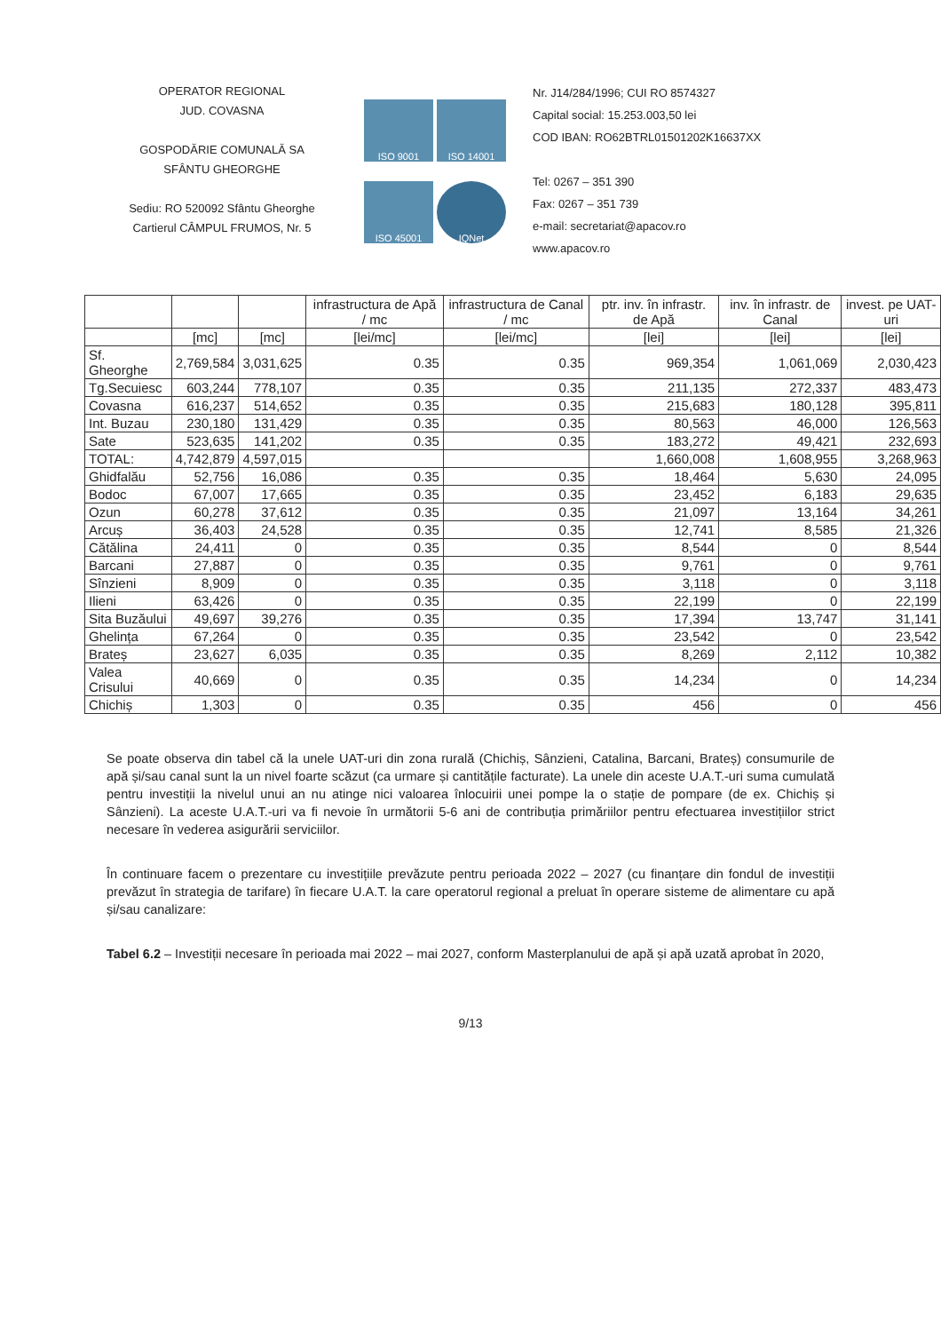OPERATOR REGIONAL
JUD. COVASNA
GOSPODĂRIE COMUNALĂ SA
SFÂNTU GHEORGHE
Sediu: RO 520092 Sfântu Gheorghe
Cartierul CÂMPUL FRUMOS, Nr. 5
ISO 9001
ISO 14001
ISO 45001
IQNet
Nr. J14/284/1996; CUI RO 8574327
Capital social: 15.253.003,50 lei
COD IBAN: RO62BTRL01501202K16637XX
Tel: 0267 – 351 390
Fax: 0267 – 351 739
e-mail: secretariat@apacov.ro
www.apacov.ro
| | | | infrastructura de Apă / mc | infrastructura de Canal / mc | ptr. inv. în infrastr. de Apă | inv. în infrastr. de Canal | invest. pe UAT-uri |
| --- | --- | --- | --- | --- | --- | --- | --- |
| | [mc] | [mc] | [lei/mc] | [lei/mc] | [lei] | [lei] | [lei] |
| Sf. Gheorghe | 2,769,584 | 3,031,625 | 0.35 | 0.35 | 969,354 | 1,061,069 | 2,030,423 |
| Tg.Secuiesc | 603,244 | 778,107 | 0.35 | 0.35 | 211,135 | 272,337 | 483,473 |
| Covasna | 616,237 | 514,652 | 0.35 | 0.35 | 215,683 | 180,128 | 395,811 |
| Int. Buzau | 230,180 | 131,429 | 0.35 | 0.35 | 80,563 | 46,000 | 126,563 |
| Sate | 523,635 | 141,202 | 0.35 | 0.35 | 183,272 | 49,421 | 232,693 |
| TOTAL: | 4,742,879 | 4,597,015 | | | 1,660,008 | 1,608,955 | 3,268,963 |
| Ghidfalău | 52,756 | 16,086 | 0.35 | 0.35 | 18,464 | 5,630 | 24,095 |
| Bodoc | 67,007 | 17,665 | 0.35 | 0.35 | 23,452 | 6,183 | 29,635 |
| Ozun | 60,278 | 37,612 | 0.35 | 0.35 | 21,097 | 13,164 | 34,261 |
| Arcuș | 36,403 | 24,528 | 0.35 | 0.35 | 12,741 | 8,585 | 21,326 |
| Cătălina | 24,411 | 0 | 0.35 | 0.35 | 8,544 | 0 | 8,544 |
| Barcani | 27,887 | 0 | 0.35 | 0.35 | 9,761 | 0 | 9,761 |
| Sînzieni | 8,909 | 0 | 0.35 | 0.35 | 3,118 | 0 | 3,118 |
| Ilieni | 63,426 | 0 | 0.35 | 0.35 | 22,199 | 0 | 22,199 |
| Sita Buzăului | 49,697 | 39,276 | 0.35 | 0.35 | 17,394 | 13,747 | 31,141 |
| Ghelința | 67,264 | 0 | 0.35 | 0.35 | 23,542 | 0 | 23,542 |
| Brateș | 23,627 | 6,035 | 0.35 | 0.35 | 8,269 | 2,112 | 10,382 |
| Valea Crisului | 40,669 | 0 | 0.35 | 0.35 | 14,234 | 0 | 14,234 |
| Chichiș | 1,303 | 0 | 0.35 | 0.35 | 456 | 0 | 456 |
Se poate observa din tabel că la unele UAT-uri din zona rurală (Chichiș, Sânzieni, Catalina, Barcani, Brateș) consumurile de apă și/sau canal sunt la un nivel foarte scăzut (ca urmare și cantitățile facturate). La unele din aceste U.A.T.-uri suma cumulată pentru investiții la nivelul unui an nu atinge nici valoarea înlocuirii unei pompe la o stație de pompare (de ex. Chichiș și Sânzieni). La aceste U.A.T.-uri va fi nevoie în următorii 5-6 ani de contribuția primăriilor pentru efectuarea investițiilor strict necesare în vederea asigurării serviciilor.
În continuare facem o prezentare cu investițiile prevăzute pentru perioada 2022 – 2027 (cu finanțare din fondul de investiții prevăzut în strategia de tarifare) în fiecare U.A.T. la care operatorul regional a preluat în operare sisteme de alimentare cu apă și/sau canalizare:
Tabel 6.2 – Investiții necesare în perioada mai 2022 – mai 2027, conform Masterplanului de apă și apă uzată aprobat în 2020,
9/13